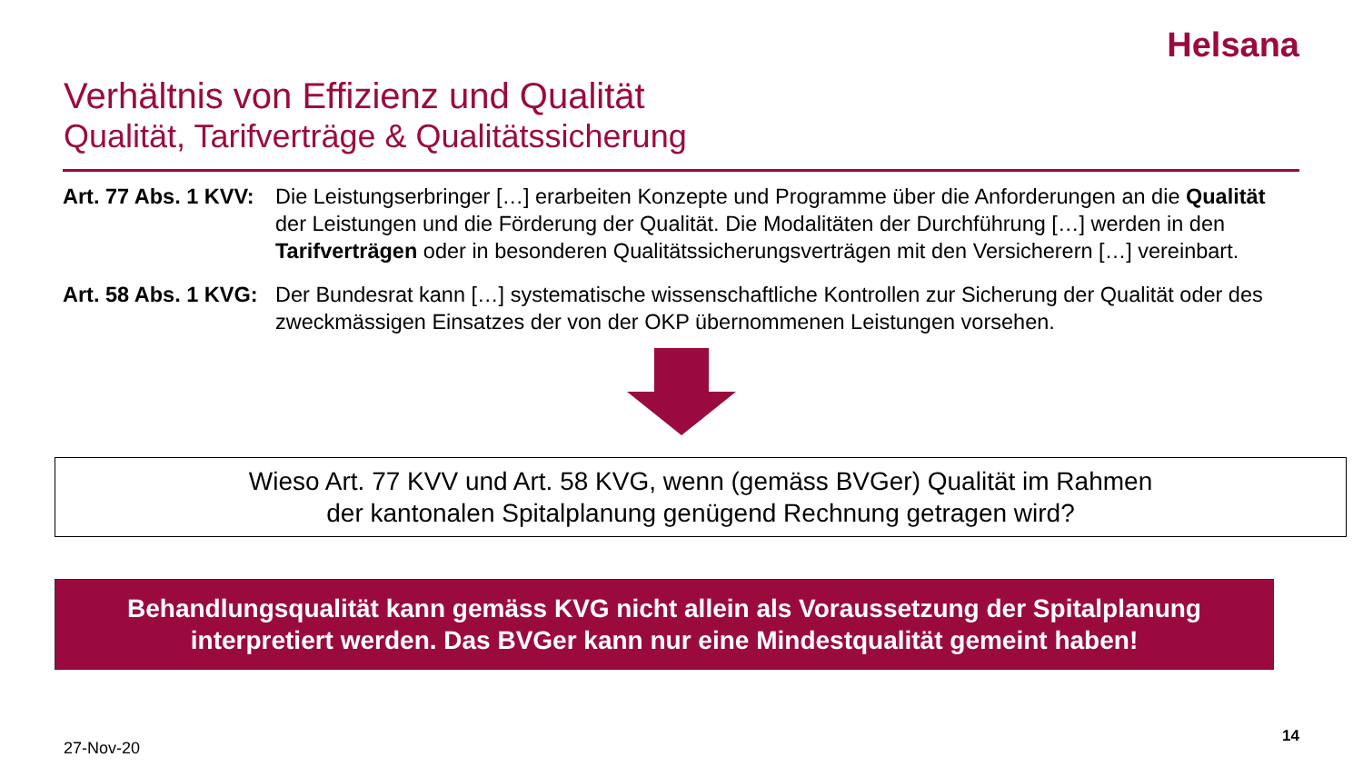Helsana
Verhältnis von Effizienz und Qualität
Qualität, Tarifverträge & Qualitätssicherung
Art. 77 Abs. 1 KVV:
Die Leistungserbringer […] erarbeiten Konzepte und Programme über die Anforderungen an die Qualität der Leistungen und die Förderung der Qualität. Die Modalitäten der Durchführung […] werden in den Tarifverträgen oder in besonderen Qualitätssicherungsverträgen mit den Versicherern […] vereinbart.
Art. 58 Abs. 1 KVG:
Der Bundesrat kann […] systematische wissenschaftliche Kontrollen zur Sicherung der Qualität oder des zweckmässigen Einsatzes der von der OKP übernommenen Leistungen vorsehen.
Wieso Art. 77 KVV und Art. 58 KVG, wenn (gemäss BVGer) Qualität im Rahmen
der kantonalen Spitalplanung genügend Rechnung getragen wird?
Behandlungsqualität kann gemäss KVG nicht allein als Voraussetzung der Spitalplanung interpretiert werden. Das BVGer kann nur eine Mindestqualität gemeint haben!
27-Nov-20
14